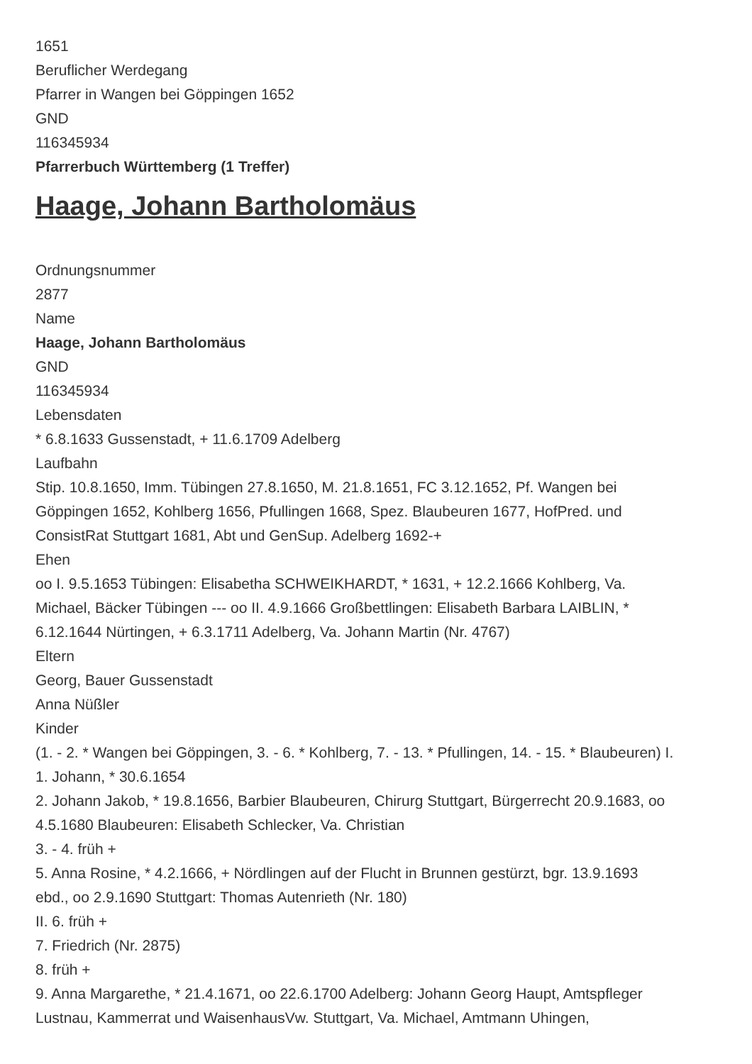1651
Beruflicher Werdegang
Pfarrer in Wangen bei Göppingen 1652
GND
116345934
Pfarrerbuch Württemberg (1 Treffer)
Haage, Johann Bartholomäus
Ordnungsnummer
2877
Name
Haage, Johann Bartholomäus
GND
116345934
Lebensdaten
* 6.8.1633 Gussenstadt, + 11.6.1709 Adelberg
Laufbahn
Stip. 10.8.1650, Imm. Tübingen 27.8.1650, M. 21.8.1651, FC 3.12.1652, Pf. Wangen bei Göppingen 1652, Kohlberg 1656, Pfullingen 1668, Spez. Blaubeuren 1677, HofPred. und ConsistRat Stuttgart 1681, Abt und GenSup. Adelberg 1692-+
Ehen
oo I. 9.5.1653 Tübingen: Elisabetha SCHWEIKHARDT, * 1631, + 12.2.1666 Kohlberg, Va. Michael, Bäcker Tübingen --- oo II. 4.9.1666 Großbettlingen: Elisabeth Barbara LAIBLIN, * 6.12.1644 Nürtingen, + 6.3.1711 Adelberg, Va. Johann Martin (Nr. 4767)
Eltern
Georg, Bauer Gussenstadt
Anna Nüßler
Kinder
(1. - 2. * Wangen bei Göppingen, 3. - 6. * Kohlberg, 7. - 13. * Pfullingen, 14. - 15. * Blaubeuren) I.
1. Johann, * 30.6.1654
2. Johann Jakob, * 19.8.1656, Barbier Blaubeuren, Chirurg Stuttgart, Bürgerrecht 20.9.1683, oo 4.5.1680 Blaubeuren: Elisabeth Schlecker, Va. Christian
3. - 4. früh +
5. Anna Rosine, * 4.2.1666, + Nördlingen auf der Flucht in Brunnen gestürzt, bgr. 13.9.1693 ebd., oo 2.9.1690 Stuttgart: Thomas Autenrieth (Nr. 180)
II. 6. früh +
7. Friedrich (Nr. 2875)
8. früh +
9. Anna Margarethe, * 21.4.1671, oo 22.6.1700 Adelberg: Johann Georg Haupt, Amtspfleger Lustnau, Kammerrat und WaisenhausVw. Stuttgart, Va. Michael, Amtmann Uhingen,